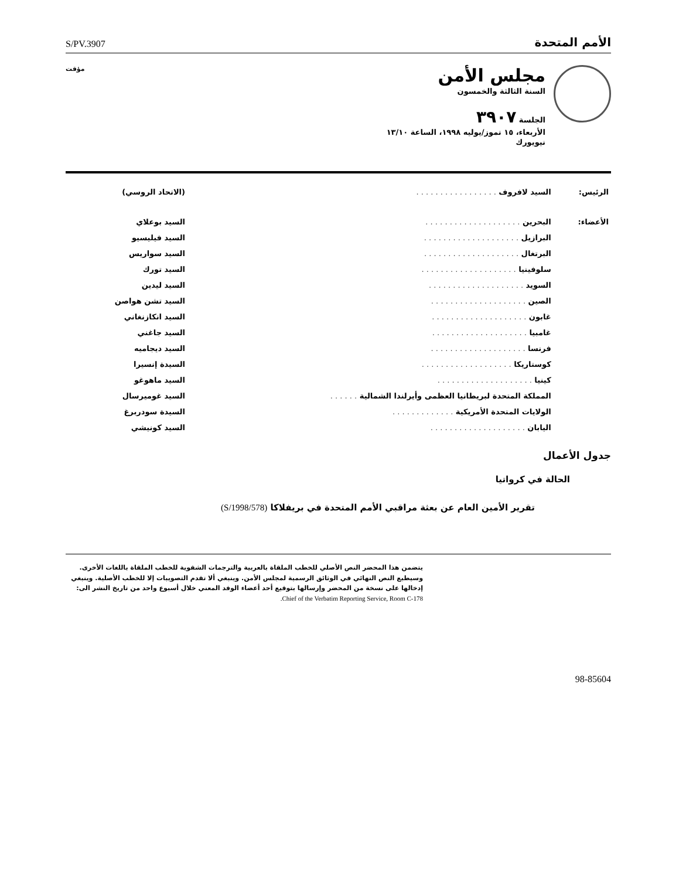S/PV.3907
الأمم المتحدة
مجلس الأمن
السنة الثالثة والخمسون
الجلسة ٣٩٠٧
الأربعاء، ١٥ تموز/يوليه ١٩٩٨، الساعة ١٣/١٠
نيويورك
مؤقت
| الرئيس: | السيد لافروف . . . . . . . . . . . . . . . . . | (الاتحاد الروسي) |
| الأعضاء: | البحرين . . . . . . . . . . . . . . . . . . . . | السيد بوعلاي |
| | البرازيل . . . . . . . . . . . . . . . . . . . . | السيد فيليسيو |
| | البرتغال . . . . . . . . . . . . . . . . . . . . | السيد سواريس |
| | سلوفينيا . . . . . . . . . . . . . . . . . . . . | السيد تورك |
| | السويد . . . . . . . . . . . . . . . . . . . . | السيد ليدين |
| | الصين . . . . . . . . . . . . . . . . . . . . | السيد تشن هواصن |
| | غابون . . . . . . . . . . . . . . . . . . . . | السيد انكازنغاني |
| | غامبيا . . . . . . . . . . . . . . . . . . . . | السيد جاغني |
| | فرنسا . . . . . . . . . . . . . . . . . . . . | السيد ديجاميه |
| | كوستاريكا . . . . . . . . . . . . . . . . . . . | السيدة إنسيرا |
| | كينيا . . . . . . . . . . . . . . . . . . . . | السيد ماهوغو |
| | المملكة المتحدة لبريطانيا العظمى وأيرلندا الشمالية . . . . . . | السيد غوميرسال |
| | الولايات المتحدة الأمريكية . . . . . . . . . . . . . | السيدة سودربرغ |
| | اليابان . . . . . . . . . . . . . . . . . . . . | السيد كونيشي |
جدول الأعمال
الحالة في كرواتيا
تقرير الأمين العام عن بعثة مراقبي الأمم المتحدة في بريفلاكا (S/1998/578)
يتضمن هذا المحضر النص الأصلي للخطب الملقاة بالعربية والترجمات الشفوية للخطب الملقاة باللغات الأخرى. وسيطبع النص النهائي في الوثائق الرسمية لمجلس الأمن. وينبغي ألا تقدم التصويبات إلا للخطب الأصلية. وينبغي إدخالها على نسخة من المحضر وإرسالها بتوقيع أحد أعضاء الوفد المعني خلال أسبوع واحد من تاريخ النشر الى: Chief of the Verbatim Reporting Service, Room C-178.
98-85604